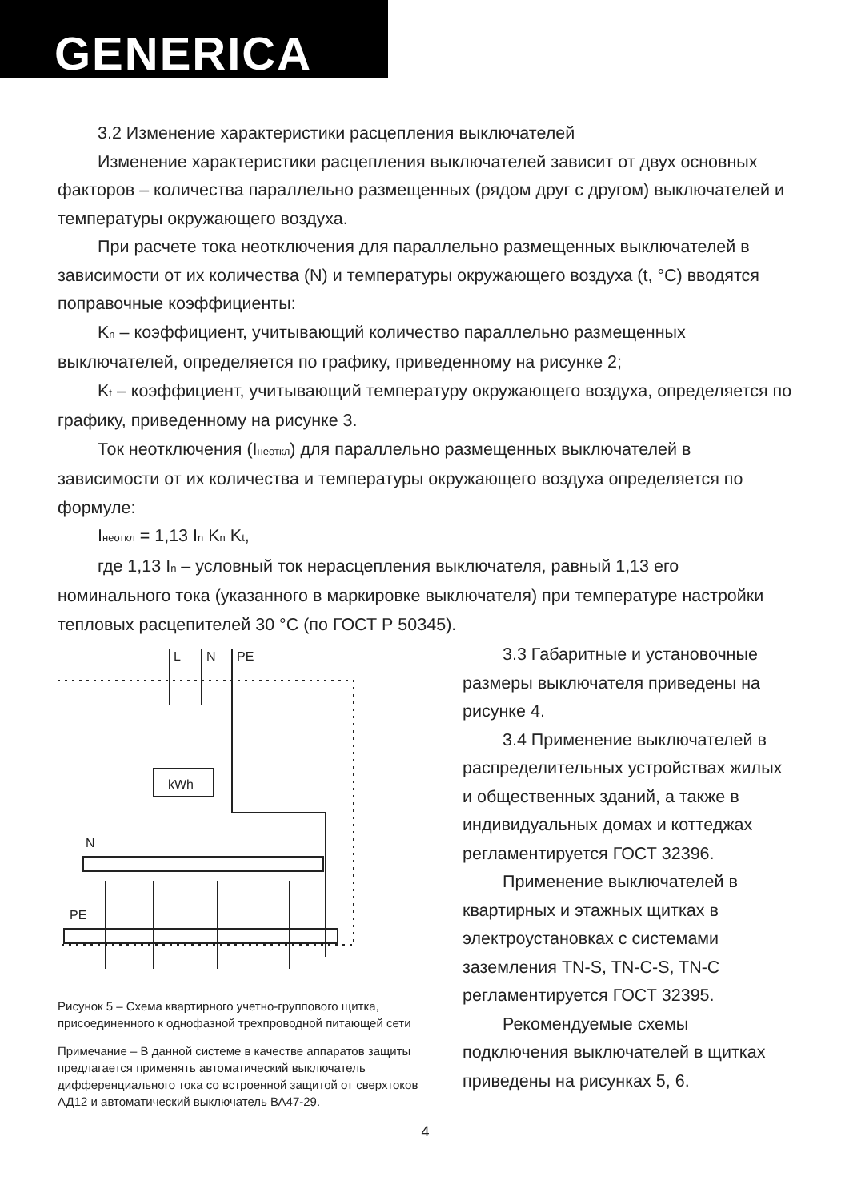GENERICA
3.2 Изменение характеристики расцепления выключателей
Изменение характеристики расцепления выключателей зависит от двух основных факторов – количества параллельно размещенных (рядом друг с другом) выключателей и температуры окружающего воздуха.
При расчете тока неотключения для параллельно размещенных выключателей в зависимости от их количества (N) и температуры окружающего воздуха (t, °C) вводятся поправочные коэффициенты:
Kn – коэффициент, учитывающий количество параллельно размещенных выключателей, определяется по графику, приведенному на рисунке 2;
Kt – коэффициент, учитывающий температуру окружающего воздуха, определяется по графику, приведенному на рисунке 3.
Ток неотключения (Iнеоткл) для параллельно размещенных выключателей в зависимости от их количества и температуры окружающего воздуха определяется по формуле:
Iнеоткл = 1,13 In Kn Kt,
где 1,13 In – условный ток нерасцепления выключателя, равный 1,13 его номинального тока (указанного в маркировке выключателя) при температуре настройки тепловых расцепителей 30 °C (по ГОСТ Р 50345).
L
N
PE
kWh
N
PE
Рисунок 5 – Схема квартирного учетно-группового щитка, присоединенного к однофазной трехпроводной питающей сети
Примечание – В данной системе в качестве аппаратов защиты предлагается применять автоматический выключатель дифференциального тока со встроенной защитой от сверхтоков АД12 и автоматический выключатель ВА47-29.
3.3 Габаритные и установочные размеры выключателя приведены на рисунке 4.
3.4 Применение выключателей в распределительных устройствах жилых и общественных зданий, а также в индивидуальных домах и коттеджах регламентируется ГОСТ 32396.
Применение выключателей в квартирных и этажных щитках в электроустановках с системами заземления TN-S, TN-C-S, TN-C регламентируется ГОСТ 32395.
Рекомендуемые схемы подключения выключателей в щитках приведены на рисунках 5, 6.
4